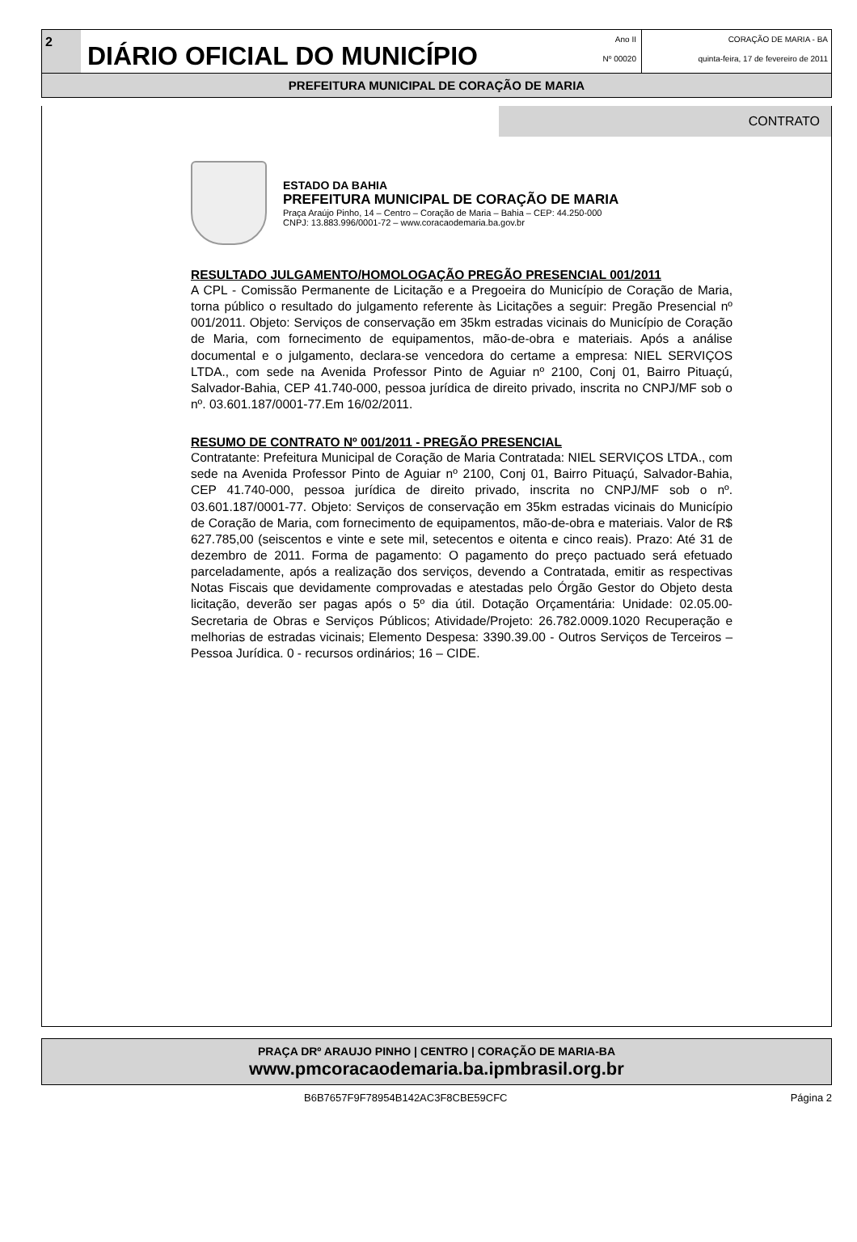2
DIÁRIO OFICIAL DO MUNICÍPIO
Ano II
Nº 00020
CORAÇÃO DE MARIA - BA
quinta-feira, 17 de fevereiro de 2011
PREFEITURA MUNICIPAL DE CORAÇÃO DE MARIA
CONTRATO
ESTADO DA BAHIA
PREFEITURA MUNICIPAL DE CORAÇÃO DE MARIA
Praça Araújo Pinho, 14 – Centro – Coração de Maria – Bahia – CEP: 44.250-000
CNPJ: 13.883.996/0001-72 – www.coracaodemaria.ba.gov.br
RESULTADO JULGAMENTO/HOMOLOGAÇÃO PREGÃO PRESENCIAL 001/2011
A CPL - Comissão Permanente de Licitação e a Pregoeira do Município de Coração de Maria, torna público o resultado do julgamento referente às Licitações a seguir: Pregão Presencial nº 001/2011. Objeto: Serviços de conservação em 35km estradas vicinais do Município de Coração de Maria, com fornecimento de equipamentos, mão-de-obra e materiais. Após a análise documental e o julgamento, declara-se vencedora do certame a empresa: NIEL SERVIÇOS LTDA., com sede na Avenida Professor Pinto de Aguiar nº 2100, Conj 01, Bairro Pituaçú, Salvador-Bahia, CEP 41.740-000, pessoa jurídica de direito privado, inscrita no CNPJ/MF sob o nº. 03.601.187/0001-77.Em 16/02/2011.
RESUMO DE CONTRATO Nº 001/2011 - PREGÃO PRESENCIAL
Contratante: Prefeitura Municipal de Coração de Maria Contratada: NIEL SERVIÇOS LTDA., com sede na Avenida Professor Pinto de Aguiar nº 2100, Conj 01, Bairro Pituaçú, Salvador-Bahia, CEP 41.740-000, pessoa jurídica de direito privado, inscrita no CNPJ/MF sob o nº. 03.601.187/0001-77. Objeto: Serviços de conservação em 35km estradas vicinais do Município de Coração de Maria, com fornecimento de equipamentos, mão-de-obra e materiais. Valor de R$ 627.785,00 (seiscentos e vinte e sete mil, setecentos e oitenta e cinco reais). Prazo: Até 31 de dezembro de 2011. Forma de pagamento: O pagamento do preço pactuado será efetuado parceladamente, após a realização dos serviços, devendo a Contratada, emitir as respectivas Notas Fiscais que devidamente comprovadas e atestadas pelo Órgão Gestor do Objeto desta licitação, deverão ser pagas após o 5º dia útil. Dotação Orçamentária: Unidade: 02.05.00-Secretaria de Obras e Serviços Públicos; Atividade/Projeto: 26.782.0009.1020 Recuperação e melhorias de estradas vicinais; Elemento Despesa: 3390.39.00 - Outros Serviços de Terceiros – Pessoa Jurídica. 0 - recursos ordinários; 16 – CIDE.
PRAÇA DRº ARAUJO PINHO | CENTRO | CORAÇÃO DE MARIA-BA
www.pmcoracaodemaria.ba.ipmbrasil.org.br
B6B7657F9F78954B142AC3F8CBE59CFC Página 2